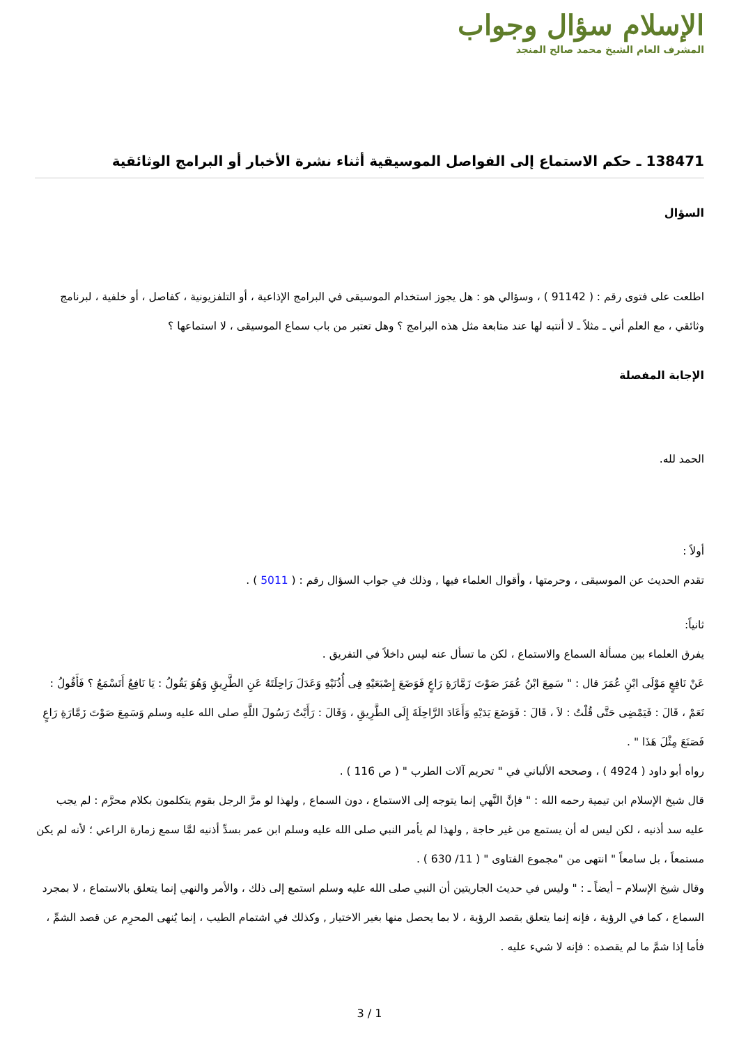الإسلام سؤال وجواب
المشرف العام الشيخ محمد صالح المنجد
138471 ـ حكم الاستماع إلى الفواصل الموسيقية أثناء نشرة الأخبار أو البرامج الوثائقية
السؤال
اطلعت على فتوى رقم : ( 91142 ) ، وسؤالي هو : هل يجوز استخدام الموسيقى في البرامج الإذاعية ، أو التلفزيونية ، كفاصل ، أو خلفية ، لبرنامج وثائقي ، مع العلم أني ـ مثلاً ـ لا أنتبه لها عند متابعة مثل هذه البرامج ؟ وهل تعتبر من باب سماع الموسيقى ، لا استماعها ؟
الإجابة المفصلة
الحمد لله.
أولاً :
تقدم الحديث عن الموسيقى ، وحرمتها ، وأقوال العلماء فيها , وذلك في جواب السؤال رقم : ( 5011 ) .
ثانياً:
يفرق العلماء بين مسألة السماع والاستماع ، لكن ما تسأل عنه ليس داخلاً في التفريق .
عَنْ نَافِعٍ مَوْلَى ابْنِ عُمَرَ قال : " سَمِعَ ابْنُ عُمَرَ صَوْتَ زَمَّارَةِ رَاعٍ فَوَضَعَ إِصْبَعَيْهِ فِى أُذُنَيْهِ وَعَدَلَ رَاحِلَتَهُ عَنِ الطَّرِيقِ وَهُوَ يَقُولُ : يَا نَافِعُ أَتَسْمَعُ ؟ فَأَقُولُ : نَعَمْ ، قَالَ : فَيَمْضِى حَتَّى قُلْتُ : لاَ ، قَالَ : فَوَضَعَ يَدَيْهِ وَأَعَادَ الرَّاحِلَةَ إِلَى الطَّرِيقِ ، وَقَالَ : رَأَيْتُ رَسُولَ اللَّهِ صلى الله عليه وسلم وَسَمِعَ صَوْتَ زَمَّارَةِ رَاعٍ فَصَنَعَ مِثْلَ هَذَا " .
رواه أبو داود ( 4924 ) ، وصححه الألباني في " تحريم آلات الطرب " ( ص 116 ) .
قال شيخ الإسلام ابن تيمية رحمه الله : " فإنَّ النَّهي إنما يتوجه إلى الاستماع ، دون السماع , ولهذا لو مرَّ الرجل بقوم يتكلمون بكلام محرَّم : لم يجب عليه سد أذنيه ، لكن ليس له أن يستمع من غير حاجة , ولهذا لم يأمر النبي صلى الله عليه وسلم ابن عمر بسدِّ أذنيه لمَّا سمع زمارة الراعي ؛ لأنه لم يكن مستمعاً ، بل سامعاً " انتهى من "مجموع الفتاوى " ( 11/ 630 ) .
وقال شيخ الإسلام – أيضاً ـ : " وليس في حديث الجاريتين أن النبي صلى الله عليه وسلم استمع إلى ذلك ، والأمر والنهي إنما يتعلق بالاستماع ، لا بمجرد السماع ، كما في الرؤية ، فإنه إنما يتعلق بقصد الرؤية ، لا بما يحصل منها بغير الاختيار , وكذلك في اشتمام الطيب ، إنما يُنهى المحرِم عن قصد الشمِّ ، فأما إذا شمَّ ما لم يقصده : فإنه لا شيء عليه .
3 / 1